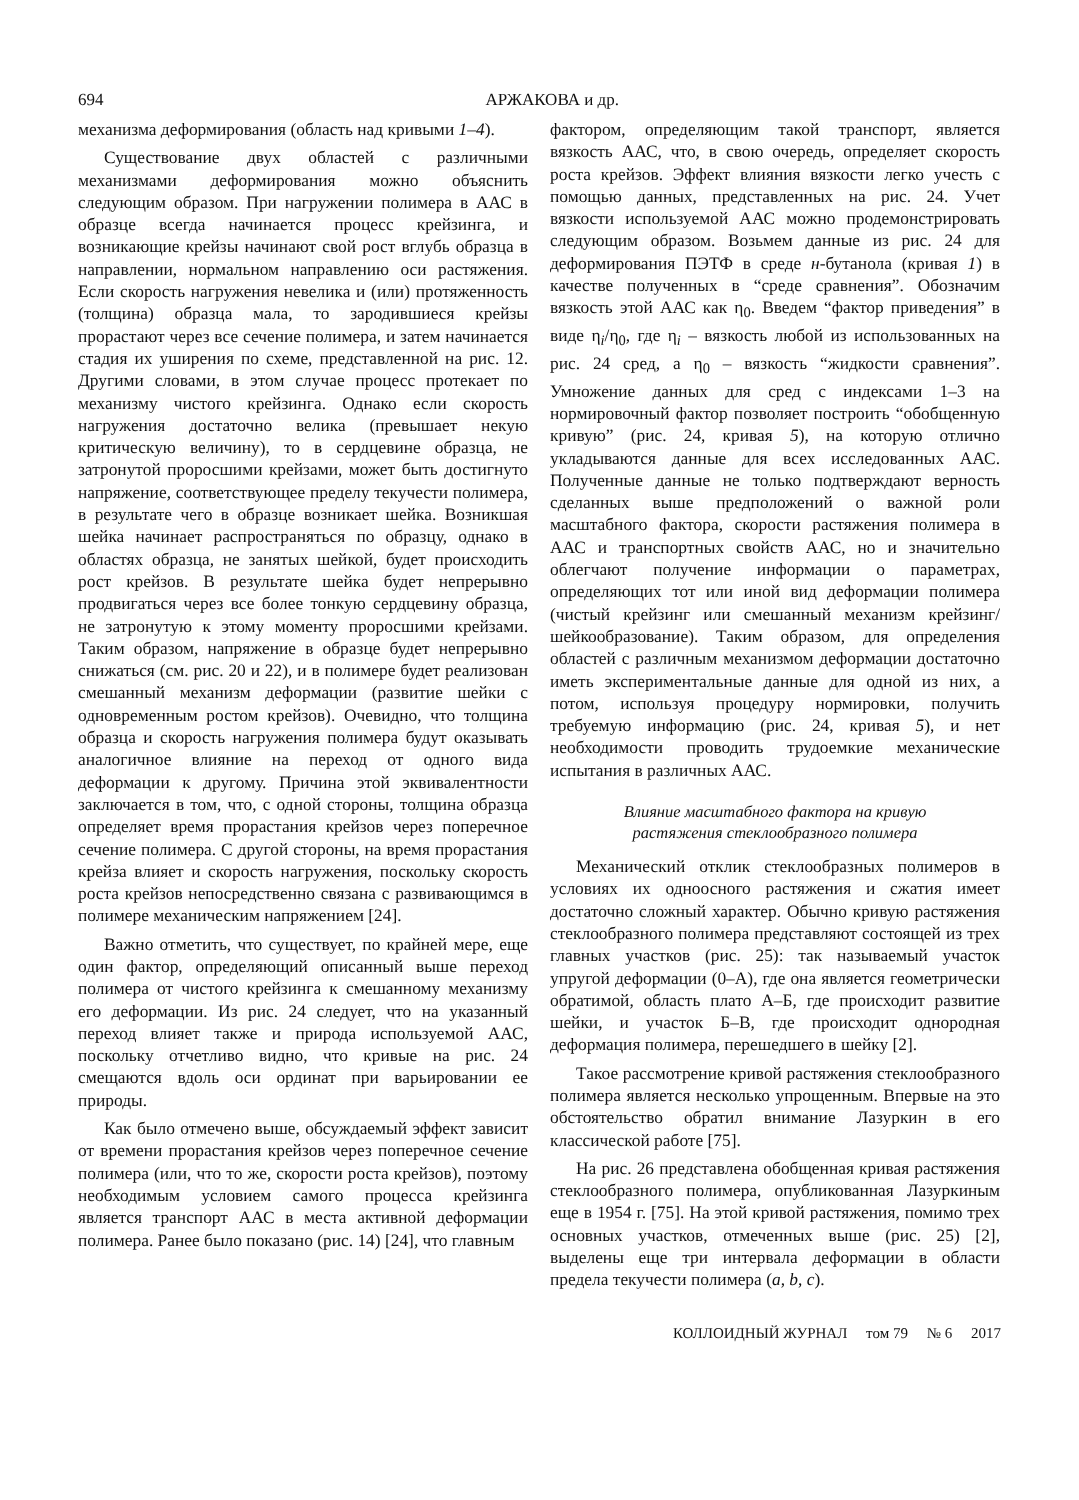694 АРЖАКОВА и др.
механизма деформирования (область над кривыми 1–4).
Существование двух областей с различными механизмами деформирования можно объяснить следующим образом. При нагружении полимера в ААС в образце всегда начинается процесс крейзинга, и возникающие крейзы начинают свой рост вглубь образца в направлении, нормальном направлению оси растяжения. Если скорость нагружения невелика и (или) протяженность (толщина) образца мала, то зародившиеся крейзы прорастают через все сечение полимера, и затем начинается стадия их уширения по схеме, представленной на рис. 12. Другими словами, в этом случае процесс протекает по механизму чистого крейзинга. Однако если скорость нагружения достаточно велика (превышает некую критическую величину), то в сердцевине образца, не затронутой проросшими крейзами, может быть достигнуто напряжение, соответствующее пределу текучести полимера, в результате чего в образце возникает шейка. Возникшая шейка начинает распространяться по образцу, однако в областях образца, не занятых шейкой, будет происходить рост крейзов. В результате шейка будет непрерывно продвигаться через все более тонкую сердцевину образца, не затронутую к этому моменту проросшими крейзами. Таким образом, напряжение в образце будет непрерывно снижаться (см. рис. 20 и 22), и в полимере будет реализован смешанный механизм деформации (развитие шейки с одновременным ростом крейзов). Очевидно, что толщина образца и скорость нагружения полимера будут оказывать аналогичное влияние на переход от одного вида деформации к другому. Причина этой эквивалентности заключается в том, что, с одной стороны, толщина образца определяет время прорастания крейзов через поперечное сечение полимера. С другой стороны, на время прорастания крейза влияет и скорость нагружения, поскольку скорость роста крейзов непосредственно связана с развивающимся в полимере механическим напряжением [24].
Важно отметить, что существует, по крайней мере, еще один фактор, определяющий описанный выше переход полимера от чистого крейзинга к смешанному механизму его деформации. Из рис. 24 следует, что на указанный переход влияет также и природа используемой ААС, поскольку отчетливо видно, что кривые на рис. 24 смещаются вдоль оси ординат при варьировании ее природы.
Как было отмечено выше, обсуждаемый эффект зависит от времени прорастания крейзов через поперечное сечение полимера (или, что то же, скорости роста крейзов), поэтому необходимым условием самого процесса крейзинга является транспорт ААС в места активной деформации полимера. Ранее было показано (рис. 14) [24], что главным
фактором, определяющим такой транспорт, является вязкость ААС, что, в свою очередь, определяет скорость роста крейзов. Эффект влияния вязкости легко учесть с помощью данных, представленных на рис. 24. Учет вязкости используемой ААС можно продемонстрировать следующим образом. Возьмем данные из рис. 24 для деформирования ПЭТФ в среде н-бутанола (кривая 1) в качестве полученных в “среде сравнения”. Обозначим вязкость этой ААС как η<sub>0</sub>. Введем “фактор приведения” в виде η<sub>i</sub>/η<sub>0</sub>, где η<sub>i</sub> – вязкость любой из использованных на рис. 24 сред, а η<sub>0</sub> – вязкость “жидкости сравнения”. Умножение данных для сред с индексами 1–3 на нормировочный фактор позволяет построить “обобщенную кривую” (рис. 24, кривая 5), на которую отлично укладываются данные для всех исследованных ААС. Полученные данные не только подтверждают верность сделанных выше предположений о важной роли масштабного фактора, скорости растяжения полимера в ААС и транспортных свойств ААС, но и значительно облегчают получение информации о параметрах, определяющих тот или иной вид деформации полимера (чистый крейзинг или смешанный механизм крейзинг/шейкообразование). Таким образом, для определения областей с различным механизмом деформации достаточно иметь экспериментальные данные для одной из них, а потом, используя процедуру нормировки, получить требуемую информацию (рис. 24, кривая 5), и нет необходимости проводить трудоемкие механические испытания в различных ААС.
Влияние масштабного фактора на кривую
растяжения стеклообразного полимера
Механический отклик стеклообразных полимеров в условиях их одноосного растяжения и сжатия имеет достаточно сложный характер. Обычно кривую растяжения стеклообразного полимера представляют состоящей из трех главных участков (рис. 25): так называемый участок упругой деформации (0–А), где она является геометрически обратимой, область плато А–Б, где происходит развитие шейки, и участок Б–В, где происходит однородная деформация полимера, перешедшего в шейку [2].
Такое рассмотрение кривой растяжения стеклообразного полимера является несколько упрощенным. Впервые на это обстоятельство обратил внимание Лазуркин в его классической работе [75].
На рис. 26 представлена обобщенная кривая растяжения стеклообразного полимера, опубликованная Лазуркиным еще в 1954 г. [75]. На этой кривой растяжения, помимо трех основных участков, отмеченных выше (рис. 25) [2], выделены еще три интервала деформации в области предела текучести полимера (a, b, c).
КОЛЛОИДНЫЙ ЖУРНАЛ том 79 № 6 2017